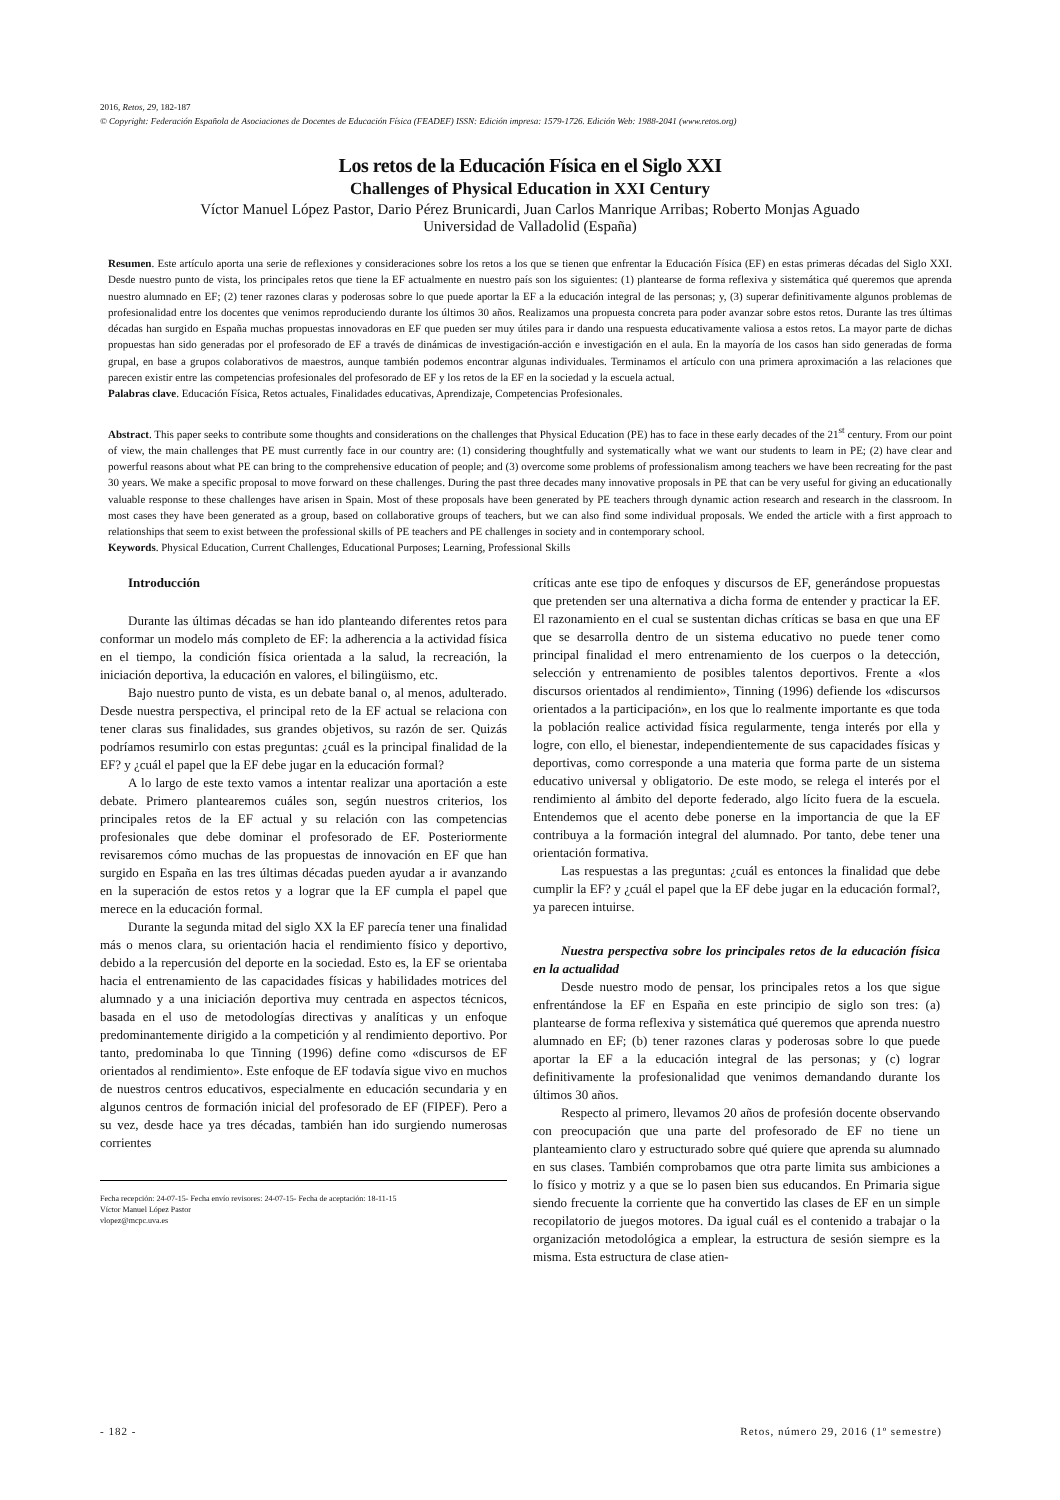2016, Retos, 29, 182-187
© Copyright: Federación Española de Asociaciones de Docentes de Educación Física (FEADEF) ISSN: Edición impresa: 1579-1726. Edición Web: 1988-2041 (www.retos.org)
Los retos de la Educación Física en el Siglo XXI
Challenges of Physical Education in XXI Century
Víctor Manuel López Pastor, Dario Pérez Brunicardi, Juan Carlos Manrique Arribas; Roberto Monjas Aguado
Universidad de Valladolid (España)
Resumen. Este artículo aporta una serie de reflexiones y consideraciones sobre los retos a los que se tienen que enfrentar la Educación Física (EF) en estas primeras décadas del Siglo XXI. Desde nuestro punto de vista, los principales retos que tiene la EF actualmente en nuestro país son los siguientes: (1) plantearse de forma reflexiva y sistemática qué queremos que aprenda nuestro alumnado en EF; (2) tener razones claras y poderosas sobre lo que puede aportar la EF a la educación integral de las personas; y, (3) superar definitivamente algunos problemas de profesionalidad entre los docentes que venimos reproduciendo durante los últimos 30 años. Realizamos una propuesta concreta para poder avanzar sobre estos retos. Durante las tres últimas décadas han surgido en España muchas propuestas innovadoras en EF que pueden ser muy útiles para ir dando una respuesta educativamente valiosa a estos retos. La mayor parte de dichas propuestas han sido generadas por el profesorado de EF a través de dinámicas de investigación-acción e investigación en el aula. En la mayoría de los casos han sido generadas de forma grupal, en base a grupos colaborativos de maestros, aunque también podemos encontrar algunas individuales. Terminamos el artículo con una primera aproximación a las relaciones que parecen existir entre las competencias profesionales del profesorado de EF y los retos de la EF en la sociedad y la escuela actual.
Palabras clave. Educación Física, Retos actuales, Finalidades educativas, Aprendizaje, Competencias Profesionales.
Abstract. This paper seeks to contribute some thoughts and considerations on the challenges that Physical Education (PE) has to face in these early decades of the 21<sup>st</sup> century. From our point of view, the main challenges that PE must currently face in our country are: (1) considering thoughtfully and systematically what we want our students to learn in PE; (2) have clear and powerful reasons about what PE can bring to the comprehensive education of people; and (3) overcome some problems of professionalism among teachers we have been recreating for the past 30 years. We make a specific proposal to move forward on these challenges. During the past three decades many innovative proposals in PE that can be very useful for giving an educationally valuable response to these challenges have arisen in Spain. Most of these proposals have been generated by PE teachers through dynamic action research and research in the classroom. In most cases they have been generated as a group, based on collaborative groups of teachers, but we can also find some individual proposals. We ended the article with a first approach to relationships that seem to exist between the professional skills of PE teachers and PE challenges in society and in contemporary school.
Keywords. Physical Education, Current Challenges, Educational Purposes; Learning, Professional Skills
Introducción
Durante las últimas décadas se han ido planteando diferentes retos para conformar un modelo más completo de EF: la adherencia a la actividad física en el tiempo, la condición física orientada a la salud, la recreación, la iniciación deportiva, la educación en valores, el bilingüismo, etc.
Bajo nuestro punto de vista, es un debate banal o, al menos, adulterado. Desde nuestra perspectiva, el principal reto de la EF actual se relaciona con tener claras sus finalidades, sus grandes objetivos, su razón de ser. Quizás podríamos resumirlo con estas preguntas: ¿cuál es la principal finalidad de la EF? y ¿cuál el papel que la EF debe jugar en la educación formal?
A lo largo de este texto vamos a intentar realizar una aportación a este debate. Primero plantearemos cuáles son, según nuestros criterios, los principales retos de la EF actual y su relación con las competencias profesionales que debe dominar el profesorado de EF. Posteriormente revisaremos cómo muchas de las propuestas de innovación en EF que han surgido en España en las tres últimas décadas pueden ayudar a ir avanzando en la superación de estos retos y a lograr que la EF cumpla el papel que merece en la educación formal.
Durante la segunda mitad del siglo XX la EF parecía tener una finalidad más o menos clara, su orientación hacia el rendimiento físico y deportivo, debido a la repercusión del deporte en la sociedad. Esto es, la EF se orientaba hacia el entrenamiento de las capacidades físicas y habilidades motrices del alumnado y a una iniciación deportiva muy centrada en aspectos técnicos, basada en el uso de metodologías directivas y analíticas y un enfoque predominantemente dirigido a la competición y al rendimiento deportivo. Por tanto, predominaba lo que Tinning (1996) define como «discursos de EF orientados al rendimiento». Este enfoque de EF todavía sigue vivo en muchos de nuestros centros educativos, especialmente en educación secundaria y en algunos centros de formación inicial del profesorado de EF (FIPEF). Pero a su vez, desde hace ya tres décadas, también han ido surgiendo numerosas corrientes
Fecha recepción: 24-07-15- Fecha envío revisores: 24-07-15- Fecha de aceptación: 18-11-15
Víctor Manuel López Pastor
vlopez@mcpc.uva.es
críticas ante ese tipo de enfoques y discursos de EF, generándose propuestas que pretenden ser una alternativa a dicha forma de entender y practicar la EF. El razonamiento en el cual se sustentan dichas críticas se basa en que una EF que se desarrolla dentro de un sistema educativo no puede tener como principal finalidad el mero entrenamiento de los cuerpos o la detección, selección y entrenamiento de posibles talentos deportivos. Frente a «los discursos orientados al rendimiento», Tinning (1996) defiende los «discursos orientados a la participación», en los que lo realmente importante es que toda la población realice actividad física regularmente, tenga interés por ella y logre, con ello, el bienestar, independientemente de sus capacidades físicas y deportivas, como corresponde a una materia que forma parte de un sistema educativo universal y obligatorio. De este modo, se relega el interés por el rendimiento al ámbito del deporte federado, algo lícito fuera de la escuela. Entendemos que el acento debe ponerse en la importancia de que la EF contribuya a la formación integral del alumnado. Por tanto, debe tener una orientación formativa.
Las respuestas a las preguntas: ¿cuál es entonces la finalidad que debe cumplir la EF? y ¿cuál el papel que la EF debe jugar en la educación formal?, ya parecen intuirse.
Nuestra perspectiva sobre los principales retos de la educación física en la actualidad
Desde nuestro modo de pensar, los principales retos a los que sigue enfrentándose la EF en España en este principio de siglo son tres: (a) plantearse de forma reflexiva y sistemática qué queremos que aprenda nuestro alumnado en EF; (b) tener razones claras y poderosas sobre lo que puede aportar la EF a la educación integral de las personas; y (c) lograr definitivamente la profesionalidad que venimos demandando durante los últimos 30 años.
Respecto al primero, llevamos 20 años de profesión docente observando con preocupación que una parte del profesorado de EF no tiene un planteamiento claro y estructurado sobre qué quiere que aprenda su alumnado en sus clases. También comprobamos que otra parte limita sus ambiciones a lo físico y motriz y a que se lo pasen bien sus educandos. En Primaria sigue siendo frecuente la corriente que ha convertido las clases de EF en un simple recopilatorio de juegos motores. Da igual cuál es el contenido a trabajar o la organización metodológica a emplear, la estructura de sesión siempre es la misma. Esta estructura de clase atien-
- 182 - Retos, número 29, 2016 (1º semestre)